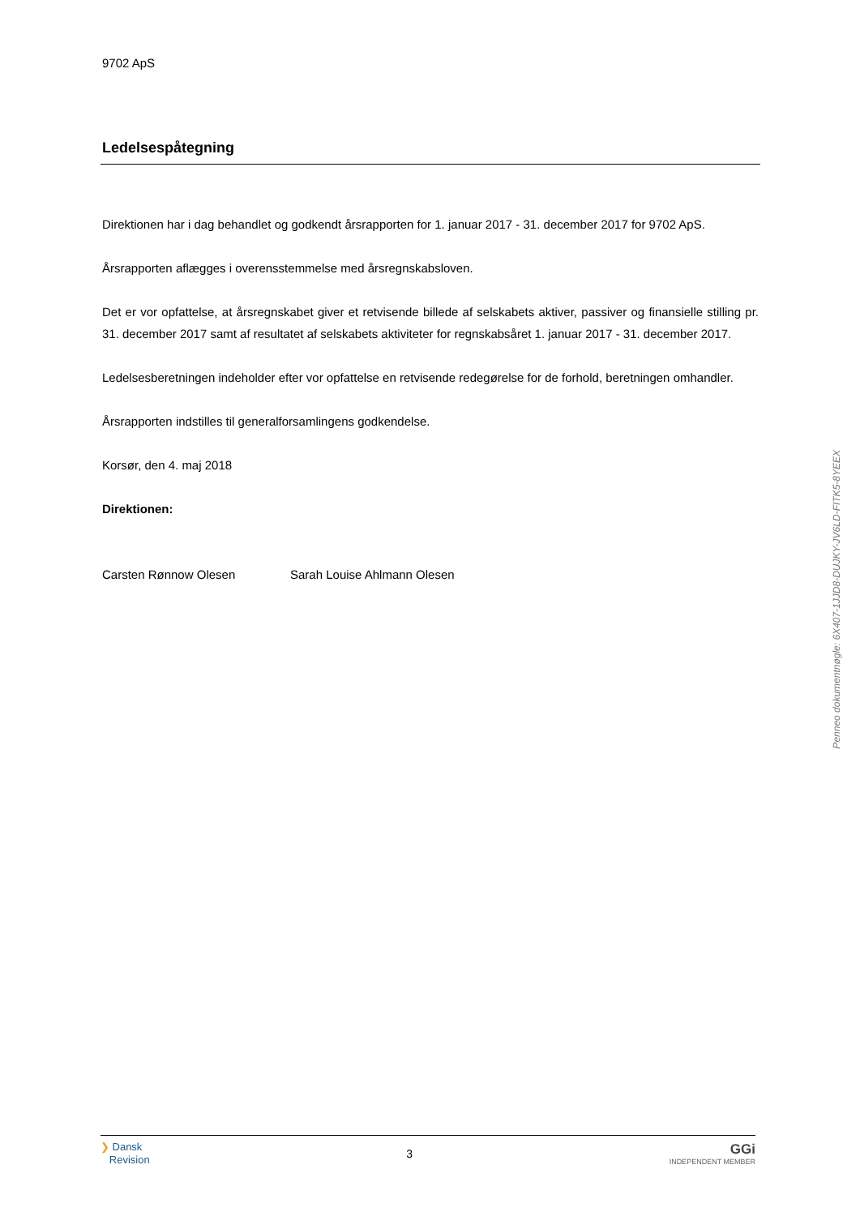9702 ApS
Ledelsespåtegning
Direktionen har i dag behandlet og godkendt årsrapporten for 1. januar 2017 - 31. december 2017 for 9702 ApS.
Årsrapporten aflægges i overensstemmelse med årsregnskabsloven.
Det er vor opfattelse, at årsregnskabet giver et retvisende billede af selskabets aktiver, passiver og finansielle stilling pr. 31. december 2017 samt af resultatet af selskabets aktiviteter for regnskabsåret 1. januar 2017 - 31. december 2017.
Ledelsesberetningen indeholder efter vor opfattelse en retvisende redegørelse for de forhold, beretningen omhandler.
Årsrapporten indstilles til generalforsamlingens godkendelse.
Korsør, den 4. maj 2018
Direktionen:
Carsten Rønnow Olesen Sarah Louise Ahlmann Olesen
Penneo dokumentnøgle: 6X407-1JJD8-DUJKY-JV6LD-FITK5-8YEEX
❯ Dansk
Revision
3
GGi
INDEPENDENT MEMBER